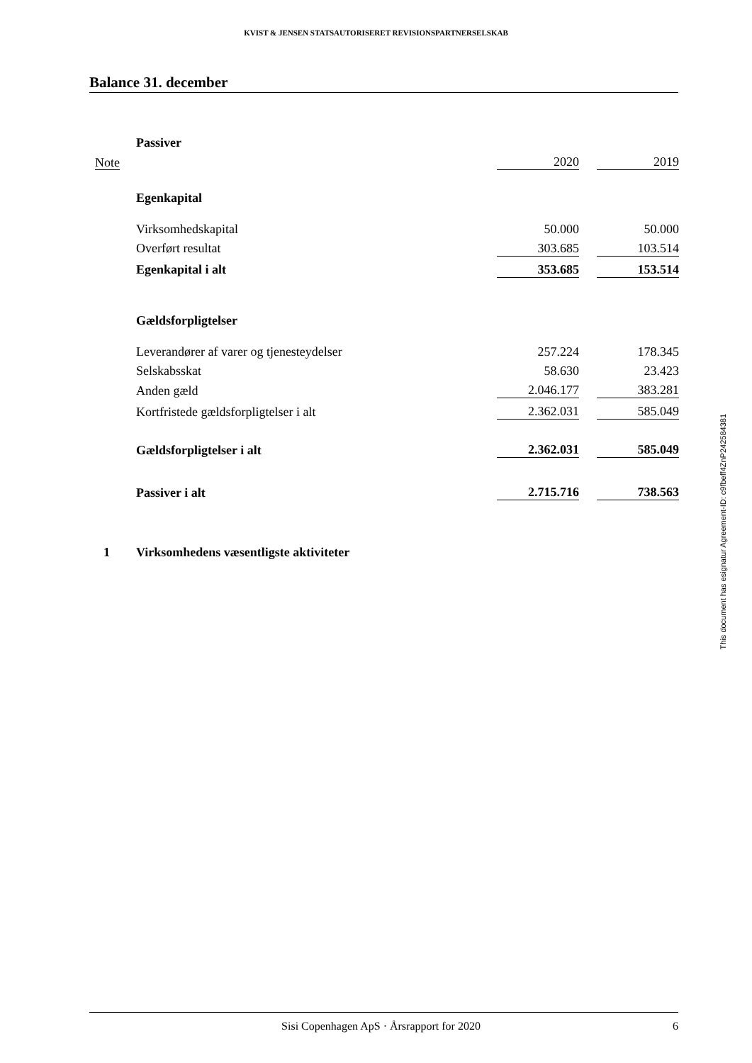KVIST & JENSEN STATSAUTORISERET REVISIONSPARTNERSELSKAB
Balance 31. december
| | Passiver | | | |
| Note | | 2020 | | 2019 |
| | Egenkapital | | | |
| | Virksomhedskapital | 50.000 | | 50.000 |
| | Overført resultat | 303.685 | | 103.514 |
| | Egenkapital i alt | 353.685 | | 153.514 |
| | Gældsforpligtelser | | | |
| | Leverandører af varer og tjenesteydelser | 257.224 | | 178.345 |
| | Selskabsskat | 58.630 | | 23.423 |
| | Anden gæld | 2.046.177 | | 383.281 |
| | Kortfristede gældsforpligtelser i alt | 2.362.031 | | 585.049 |
| | Gældsforpligtelser i alt | 2.362.031 | | 585.049 |
| | Passiver i alt | 2.715.716 | | 738.563 |
| 1 | Virksomhedens væsentligste aktiviteter | | | |
This document has esignatur Agreement-ID: c9fbeff4ZnP242584381
Sisi Copenhagen ApS · Årsrapport for 2020 6